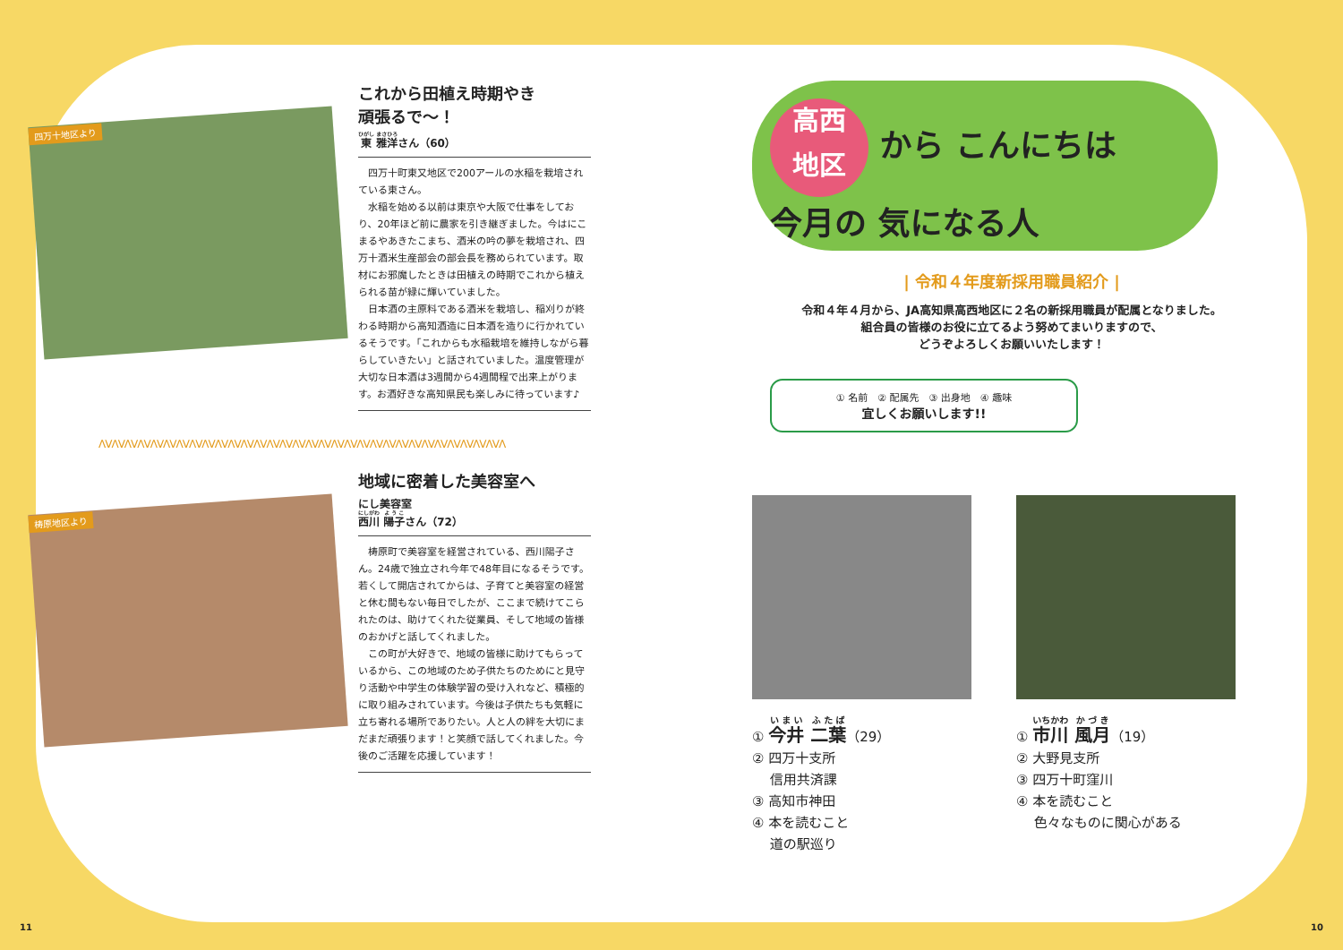四万十地区より
これから田植え時期やき
頑張るで～！
東 雅洋さん（60）
　四万十町東又地区で200アールの水稲を栽培されている東さん。
　水稲を始める以前は東京や大阪で仕事をしており、20年ほど前に農家を引き継ぎました。今はにこまるやあきたこまち、酒米の吟の夢を栽培され、四万十酒米生産部会の部会長を務められています。取材にお邪魔したときは田植えの時期でこれから植えられる苗が緑に輝いていました。
　日本酒の主原料である酒米を栽培し、稲刈りが終わる時期から高知酒造に日本酒を造りに行かれているそうです。「これからも水稲栽培を維持しながら暮らしていきたい」と話されていました。温度管理が大切な日本酒は3週間から4週間程で出来上がります。お酒好きな高知県民も楽しみに待っています♪
ΛVΛVΛVΛVΛVΛVΛVΛVΛVΛVΛVΛVΛVΛVΛVΛVΛVΛVΛVΛVΛVΛVΛVΛVΛVΛVΛVΛVΛVΛVΛVΛ
梼原地区より
地域に密着した美容室へ
にし美容室
西川 陽子さん（72）
　梼原町で美容室を経営されている、西川陽子さん。24歳で独立され今年で48年目になるそうです。若くして開店されてからは、子育てと美容室の経営と休む間もない毎日でしたが、ここまで続けてこられたのは、助けてくれた従業員、そして地域の皆様のおかげと話してくれました。
　この町が大好きで、地域の皆様に助けてもらっているから、この地域のため子供たちのためにと見守り活動や中学生の体験学習の受け入れなど、積極的に取り組みされています。今後は子供たちも気軽に立ち寄れる場所でありたい。人と人の絆を大切にまだまだ頑張ります！と笑顔で話してくれました。今後のご活躍を応援しています！
高西
地区 から こんにちは
今月の 気になる人
| 令和４年度新採用職員紹介 |
令和４年４月から、JA高知県高西地区に２名の新採用職員が配属となりました。
組合員の皆様のお役に立てるよう努めてまいりますので、
どうぞよろしくお願いいたします！
① 名前　② 配属先　③ 出身地　④ 趣味
宜しくお願いします!!
① 今井 二葉（29）
② 四万十支所
　 信用共済課
③ 高知市神田
④ 本を読むこと
　 道の駅巡り
① 市川 風月（19）
② 大野見支所
③ 四万十町窪川
④ 本を読むこと
　 色々なものに関心がある
11 10